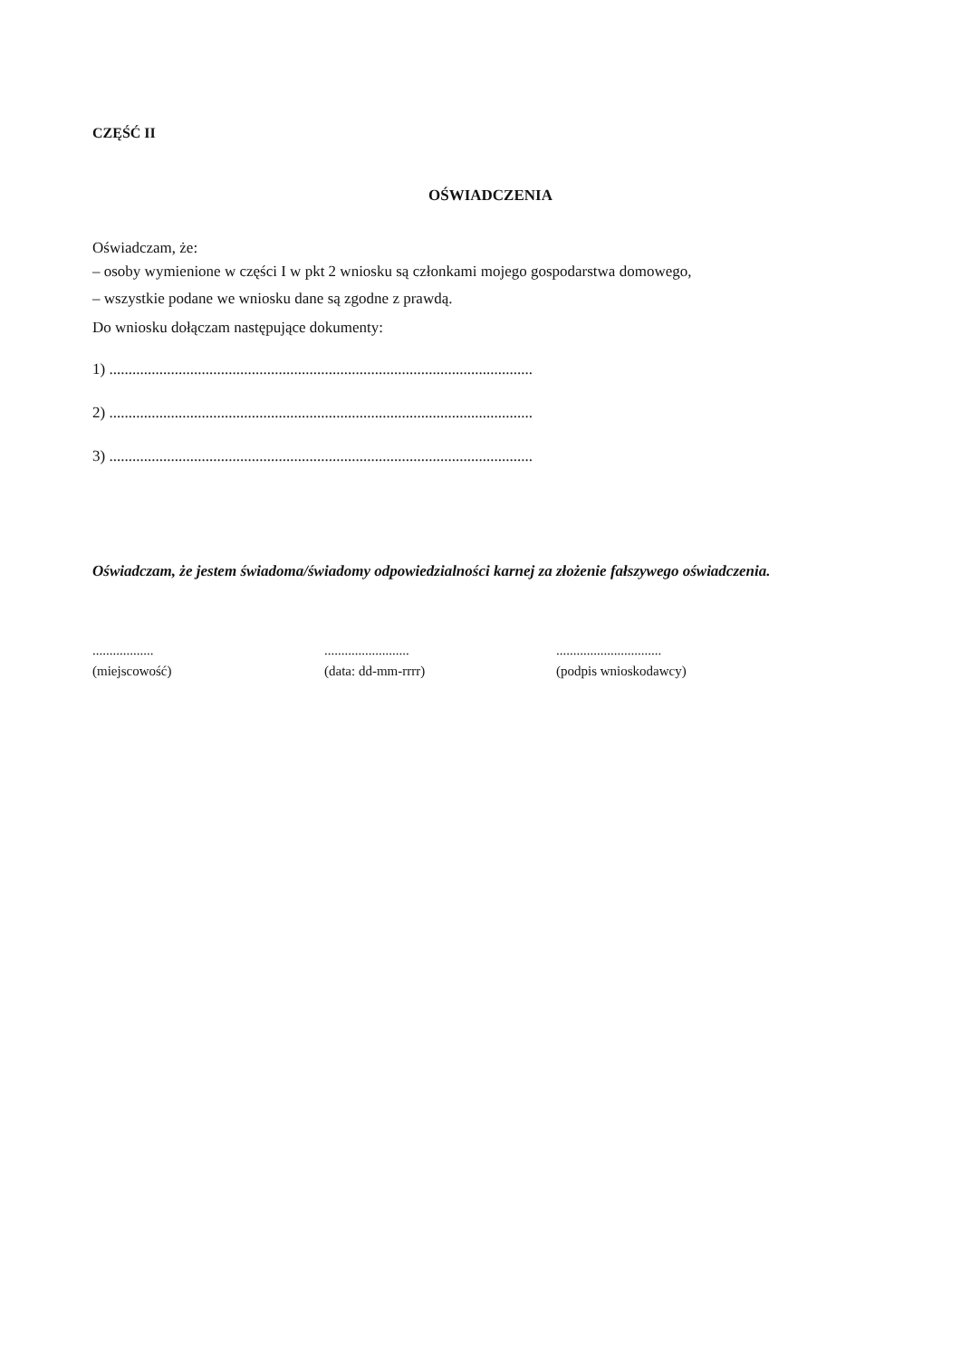CZĘŚĆ II
OŚWIADCZENIA
Oświadczam, że:
– osoby wymienione w części I w pkt 2 wniosku są członkami mojego gospodarstwa domowego,
– wszystkie podane we wniosku dane są zgodne z prawdą.
Do wniosku dołączam następujące dokumenty:
1) ..............................................................................................................
2) ..............................................................................................................
3) ..............................................................................................................
Oświadczam, że jestem świadoma/świadomy odpowiedzialności karnej za złożenie fałszywego oświadczenia.
..................
(miejscowość)
.........................
(data: dd-mm-rrrr)
...............................
(podpis wnioskodawcy)